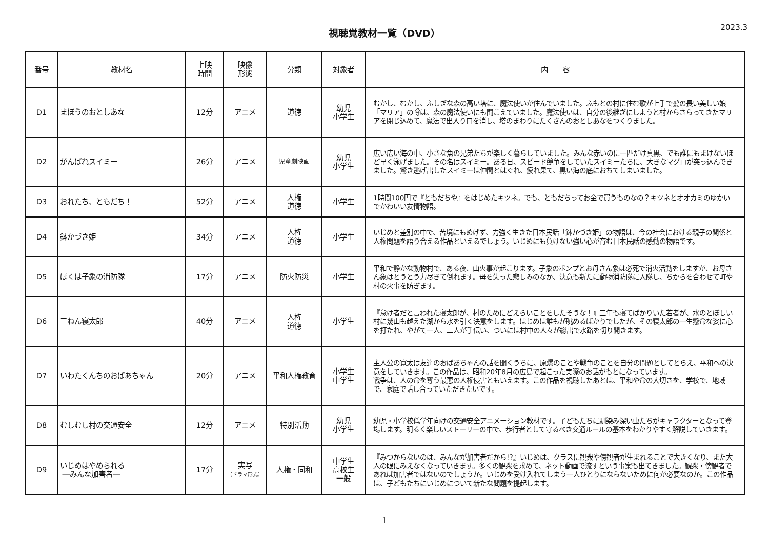視聴覚教材一覧（DVD）
2023.3
| 番号 | 教材名 | 上映 時間 | 映像 形態 | 分類 | 対象者 | 内 容 |
| --- | --- | --- | --- | --- | --- | --- |
| D1 | まほうのおとしあな | 12分 | アニメ | 道徳 | 幼児 小学生 | むかし、むかし、ふしぎな森の高い塔に、魔法使いが住んでいました。ふもとの村に住む歌が上手で髪の長い美しい娘「マリア」の噂は、森の魔法使いにも聞こえていました。魔法使いは、自分の後継ぎにしようと村からさらってきたマリアを閉じ込めて、魔法で出入り口を消し、塔のまわりにたくさんのおとしあなをつくりました。 |
| D2 | がんばれスイミー | 26分 | アニメ | 児童劇映画 | 幼児 小学生 | 広い広い海の中、小さな魚の兄弟たちが楽しく暮らしていました。みんな赤いのに一匹だけ真黒、でも誰にもまけないほど早く泳げました。その名はスイミー。ある日、スピード競争をしていたスイミーたちに、大きなマグロが突っ込んできました。驚き逃げ出したスイミーは仲間とはぐれ、疲れ果て、黒い海の底におちてしまいました。 |
| D3 | おれたち、ともだち！ | 52分 | アニメ | 人権 道徳 | 小学生 | 1時間100円で『ともだちや』をはじめたキツネ。でも、ともだちってお金で買うものなの？キツネとオオカミのゆかいでかわいい友情物語。 |
| D4 | 鉢かづき姫 | 34分 | アニメ | 人権 道徳 | 小学生 | いじめと差別の中で、苦境にもめげず、力強く生きた日本民話「鉢かづき姫」の物語は、今の社会における親子の関係と人権問題を語り合える作品といえるでしょう。いじめにも負けない強い心が育む日本民話の感動の物語です。 |
| D5 | ぼくは子象の消防隊 | 17分 | アニメ | 防火防災 | 小学生 | 平和で静かな動物村で、ある夜、山火事が起こります。子象のポンプとお母さん象は必死で消火活動をしますが、お母さん象はとうとう力尽きて倒れます。母を失った悲しみのなか、決意も新たに動物消防隊に入隊し、ちからを合わせて町や村の火事を防ぎます。 |
| D6 | 三ねん寝太郎 | 40分 | アニメ | 人権 道徳 | 小学生 | 『怠け者だと言われた寝太郎が、村のためにどえらいことをしたそうな！』三年も寝てばかりいた若者が、水のとぼしい村に幾山も越えた湖から水を引く決意をします。はじめは誰もが眺めるばかりでしたが、その寝太郎の一生懸命な姿に心を打たれ、やがて一人、二人が手伝い、ついには村中の人々が総出で水路を切り開きます。 |
| D7 | いわたくんちのおばあちゃん | 20分 | アニメ | 平和人権教育 | 小学生 中学生 | 主人公の寛太は友達のおばあちゃんの話を聞くうちに、原爆のことや戦争のことを自分の問題としてとらえ、平和への決意をしていきます。この作品は、昭和20年8月の広島で起こった実際のお話がもとになっています。 戦争は、人の命を奪う最悪の人権侵害ともいえます。この作品を視聴したあとは、平和や命の大切さを、学校で、地域で、家庭で話し合っていただきたいです。 |
| D8 | むしむし村の交通安全 | 12分 | アニメ | 特別活動 | 幼児 小学生 | 幼児・小学校低学年向けの交通安全アニメーション教材です。子どもたちに馴染み深い虫たちがキャラクターとなって登場します。明るく楽しいストーリーの中で、歩行者として守るべき交通ルールの基本をわかりやすく解説していきます。 |
| D9 | いじめはやめられる ―みんな加害者― | 17分 | 実写 （ドラマ形式） | 人権・同和 | 中学生 高校生 一般 | 『みつからないのは、みんなが加害者だから!?』いじめは、クラスに観衆や傍観者が生まれることで大きくなり、また大人の眼にみえなくなっていきます。多くの観衆を求めて、ネット動画で流すという事案も出てきました。観衆・傍観者であれば加害者ではないのでしょうか。いじめを受け入れてしまう一人ひとりにならないために何が必要なのか。この作品は、子どもたちにいじめについて新たな問題を提起します。 |
1